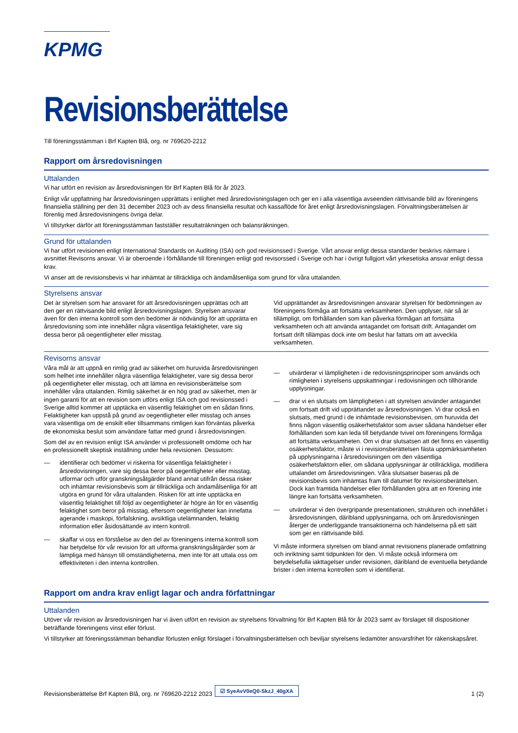KPMG
Revisionsberättelse
Till föreningsstämman i Brf Kapten Blå, org. nr 769620-2212
Rapport om årsredovisningen
Uttalanden
Vi har utfört en revision av årsredovisningen för Brf Kapten Blå för år 2023.
Enligt vår uppfattning har årsredovisningen upprättats i enlighet med årsredovisningslagen och ger en i alla väsentliga avseenden rättvisande bild av föreningens finansiella ställning per den 31 december 2023 och av dess finansiella resultat och kassaflöde för året enligt årsredovisningslagen. Förvaltningsberättelsen är förenlig med årsredovisningens övriga delar.
Vi tillstyrker därför att föreningsstämman fastställer resultaträkningen och balansräkningen.
Grund för uttalanden
Vi har utfört revisionen enligt International Standards on Auditing (ISA) och god revisionssed i Sverige. Vårt ansvar enligt dessa standarder beskrivs närmare i avsnittet Revisorns ansvar. Vi är oberoende i förhållande till föreningen enligt god revisorssed i Sverige och har i övrigt fullgjort vårt yrkesetiska ansvar enligt dessa krav.
Vi anser att de revisionsbevis vi har inhämtat är tillräckliga och ändamålsenliga som grund för våra uttalanden.
Styrelsens ansvar
Det är styrelsen som har ansvaret för att årsredovisningen upprättas och att den ger en rättvisande bild enligt årsredovisningslagen. Styrelsen ansvarar även för den interna kontroll som den bedömer är nödvändig för att upprätta en årsredovisning som inte innehåller några väsentliga felaktigheter, vare sig dessa beror på oegentligheter eller misstag.
Vid upprättandet av årsredovisningen ansvarar styrelsen för bedömningen av föreningens förmåga att fortsätta verksamheten. Den upplyser, när så är tillämpligt, om förhållanden som kan påverka förmågan att fortsätta verksamheten och att använda antagandet om fortsatt drift. Antagandet om fortsatt drift tillämpas dock inte om beslut har fattats om att avveckla verksamheten.
Revisorns ansvar
Våra mål är att uppnå en rimlig grad av säkerhet om huruvida årsredovisningen som helhet inte innehåller några väsentliga felaktigheter, vare sig dessa beror på oegentligheter eller misstag, och att lämna en revisionsberättelse som innehåller våra uttalanden. Rimlig säkerhet är en hög grad av säkerhet, men är ingen garanti för att en revision som utförs enligt ISA och god revisionssed i Sverige alltid kommer att upptäcka en väsentlig felaktighet om en sådan finns. Felaktigheter kan uppstå på grund av oegentligheter eller misstag och anses vara väsentliga om de enskilt eller tillsammans rimligen kan förväntas påverka de ekonomiska beslut som användare fattar med grund i årsredovisningen.
Som del av en revision enligt ISA använder vi professionellt omdöme och har en professionellt skeptisk inställning under hela revisionen. Dessutom:
— identifierar och bedömer vi riskerna för väsentliga felaktigheter i årsredovisningen, vare sig dessa beror på oegentligheter eller misstag, utformar och utför granskningsåtgärder bland annat utifrån dessa risker och inhämtar revisionsbevis som är tillräckliga och ändamålsenliga för att utgöra en grund för våra uttalanden. Risken för att inte upptäcka en väsentlig felaktighet till följd av oegentligheter är högre än för en väsentlig felaktighet som beror på misstag, eftersom oegentligheter kan innefatta agerande i maskopi, förfalskning, avsiktliga utelämnanden, felaktig information eller åsidosättande av intern kontroll.
— skaffar vi oss en förståelse av den del av föreningens interna kontroll som har betydelse för vår revision för att utforma granskningsåtgärder som är lämpliga med hänsyn till omständigheterna, men inte för att uttala oss om effektiviteten i den interna kontrollen.
— utvärderar vi lämpligheten i de redovisningsprinciper som används och rimligheten i styrelsens uppskattningar i redovisningen och tillhörande upplysningar.
— drar vi en slutsats om lämpligheten i att styrelsen använder antagandet om fortsatt drift vid upprättandet av årsredovisningen. Vi drar också en slutsats, med grund i de inhämtade revisionsbevisen, om huruvida det finns någon väsentlig osäkerhetsfaktor som avser sådana händelser eller förhållanden som kan leda till betydande tvivel om föreningens förmåga att fortsätta verksamheten. Om vi drar slutsatsen att det finns en väsentlig osäkerhetsfaktor, måste vi i revisionsberättelsen fästa uppmärksamheten på upplysningarna i årsredovisningen om den väsentliga osäkerhetsfaktorn eller, om sådana upplysningar är otillräckliga, modifiera uttalandet om årsredovisningen. Våra slutsatser baseras på de revisionsbevis som inhämtas fram till datumet för revisionsberättelsen. Dock kan framtida händelser eller förhållanden göra att en förening inte längre kan fortsätta verksamheten.
— utvärderar vi den övergripande presentationen, strukturen och innehållet i årsredovisningen, däribland upplysningarna, och om årsredovisningen återger de underliggande transaktionerna och händelserna på ett sätt som ger en rättvisande bild.
Vi måste informera styrelsen om bland annat revisionens planerade omfattning och inriktning samt tidpunkten för den. Vi måste också informera om betydelsefulla iakttagelser under revisionen, däribland de eventuella betydande brister i den interna kontrollen som vi identifierat.
Rapport om andra krav enligt lagar och andra författningar
Uttalanden
Utöver vår revision av årsredovisningen har vi även utfört en revision av styrelsens förvaltning för Brf Kapten Blå för år 2023 samt av förslaget till dispositioner beträffande föreningens vinst eller förlust.
Vi tillstyrker att föreningsstämman behandlar förlusten enligt förslaget i förvaltningsberättelsen och beviljar styrelsens ledamöter ansvarsfrihet för räkenskapsåret.
Revisionsberättelse Brf Kapten Blå, org. nr 769620-2212 2023 1 (2)
☑ SyeAvV0eQ0-SkzJ_40gXA